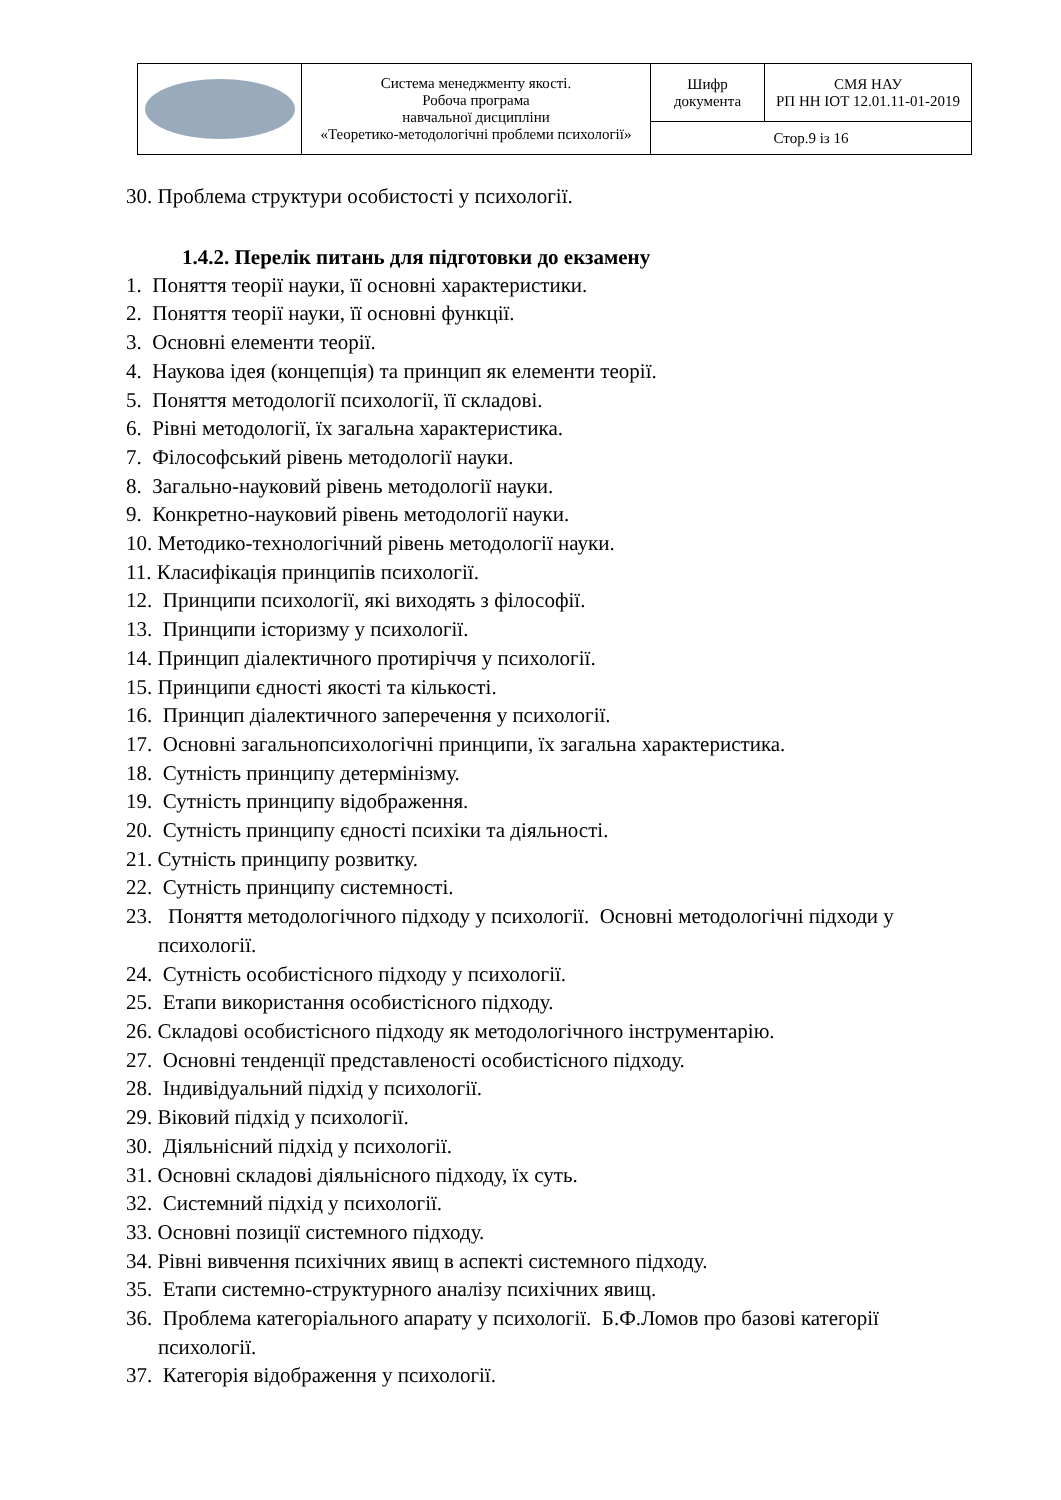| | Система менеджменту якості. Робоча програма навчальної дисципліни «Теоретико-методологічні проблеми психології» | Шифр документа | СМЯ НАУ РП НН ІОТ 12.01.11-01-2019 |
| | | Стор.9 із 16 | |
30. Проблема структури особистості у психології.
1.4.2. Перелік питань для підготовки до екзамену
1. Поняття теорії науки, її основні характеристики.
2. Поняття теорії науки, її основні функції.
3. Основні елементи теорії.
4. Наукова ідея (концепція) та принцип як елементи теорії.
5. Поняття методології психології, її складові.
6. Рівні методології, їх загальна характеристика.
7. Філософський рівень методології науки.
8. Загально-науковий рівень методології науки.
9. Конкретно-науковий рівень методології науки.
10. Методико-технологічний рівень методології науки.
11. Класифікація принципів психології.
12. Принципи психології, які виходять з філософії.
13. Принципи історизму у психології.
14. Принцип діалектичного протиріччя у психології.
15. Принципи єдності якості та кількості.
16. Принцип діалектичного заперечення у психології.
17. Основні загальнопсихологічні принципи, їх загальна характеристика.
18. Сутність принципу детермінізму.
19. Сутність принципу відображення.
20. Сутність принципу єдності психіки та діяльності.
21. Сутність принципу розвитку.
22. Сутність принципу системності.
23. Поняття методологічного підходу у психології. Основні методологічні підходи у психології.
24. Сутність особистісного підходу у психології.
25. Етапи використання особистісного підходу.
26. Складові особистісного підходу як методологічного інструментарію.
27. Основні тенденції представленості особистісного підходу.
28. Індивідуальний підхід у психології.
29. Віковий підхід у психології.
30. Діяльнісний підхід у психології.
31. Основні складові діяльнісного підходу, їх суть.
32. Системний підхід у психології.
33. Основні позиції системного підходу.
34. Рівні вивчення психічних явищ в аспекті системного підходу.
35. Етапи системно-структурного аналізу психічних явищ.
36. Проблема категоріального апарату у психології. Б.Ф.Ломов про базові категорії психології.
37. Категорія відображення у психології.